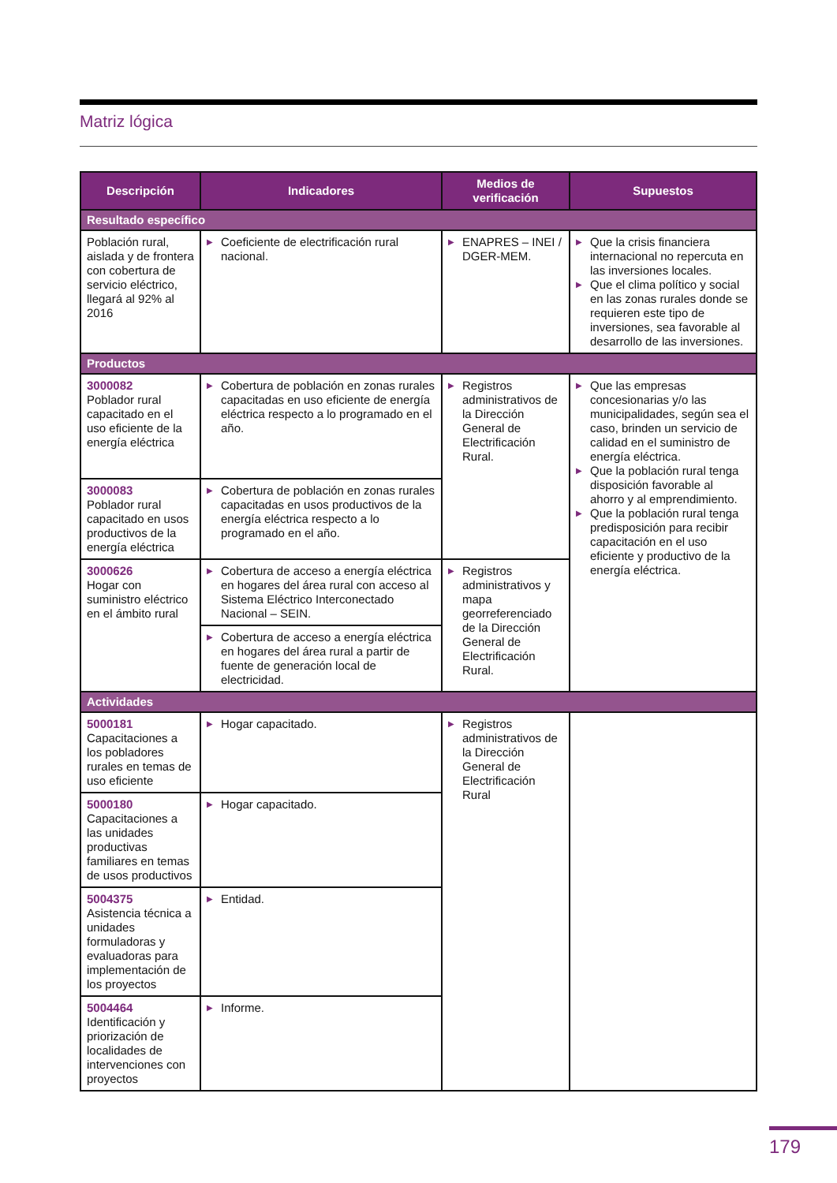Matriz lógica
| Descripción | Indicadores | Medios de verificación | Supuestos |
| --- | --- | --- | --- |
| Resultado específico | | | |
| Población rural, aislada y de frontera con cobertura de servicio eléctrico, llegará al 92% al 2016 | ▶ Coeficiente de electrificación rural nacional. | ▶ ENAPRES – INEI / DGER-MEM. | ▶ Que la crisis financiera internacional no repercuta en las inversiones locales. ▶ Que el clima político y social en las zonas rurales donde se requieren este tipo de inversiones, sea favorable al desarrollo de las inversiones. |
| Productos | | | |
| 3000082 Poblador rural capacitado en el uso eficiente de la energía eléctrica | ▶ Cobertura de población en zonas rurales capacitadas en uso eficiente de energía eléctrica respecto a lo programado en el año. | ▶ Registros administrativos de la Dirección General de Electrificación Rural. | ▶ Que las empresas concesionarias y/o las municipalidades, según sea el caso, brinden un servicio de calidad en el suministro de energía eléctrica. ▶ Que la población rural tenga disposición favorable al ahorro y al emprendimiento. ▶ Que la población rural tenga predisposición para recibir capacitación en el uso eficiente y productivo de la energía eléctrica. |
| 3000083 Poblador rural capacitado en usos productivos de la energía eléctrica | ▶ Cobertura de población en zonas rurales capacitadas en usos productivos de la energía eléctrica respecto a lo programado en el año. | | |
| 3000626 Hogar con suministro eléctrico en el ámbito rural | ▶ Cobertura de acceso a energía eléctrica en hogares del área rural con acceso al Sistema Eléctrico Interconectado Nacional – SEIN. | ▶ Registros administrativos y mapa georreferenciado de la Dirección General de Electrificación Rural. | |
| | ▶ Cobertura de acceso a energía eléctrica en hogares del área rural a partir de fuente de generación local de electricidad. | | |
| Actividades | | | |
| 5000181 Capacitaciones a los pobladores rurales en temas de uso eficiente | ▶ Hogar capacitado. | ▶ Registros administrativos de la Dirección General de Electrificación Rural | |
| 5000180 Capacitaciones a las unidades productivas familiares en temas de usos productivos | ▶ Hogar capacitado. | | |
| 5004375 Asistencia técnica a unidades formuladoras y evaluadoras para implementación de los proyectos | ▶ Entidad. | | |
| 5004464 Identificación y priorización de localidades de intervenciones con proyectos | ▶ Informe. | | |
179